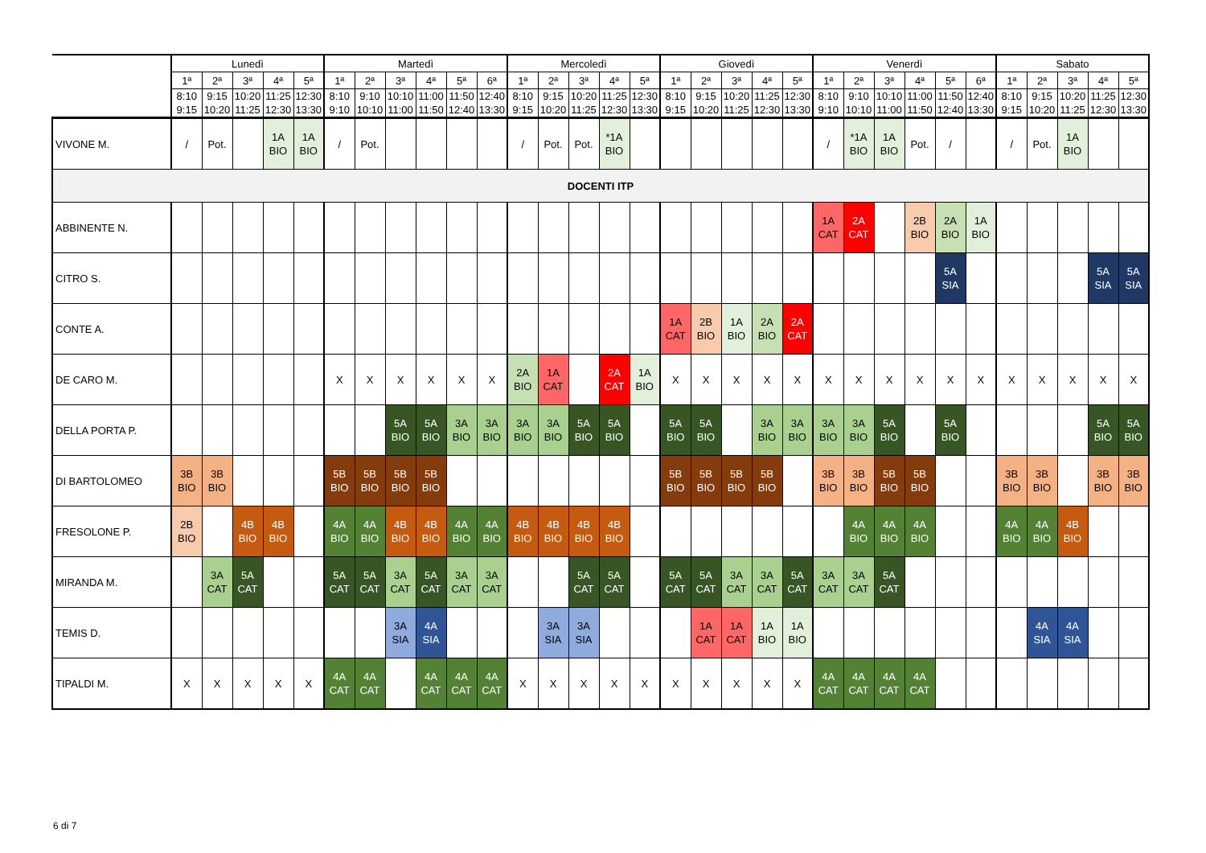| | Lunedì | | | | | Martedì | | | | | | Mercoledì | | | | | Giovedì | | | | | Venerdì | | | | | | Sabato | | | | |
| --- | --- | --- | --- | --- | --- | --- | --- | --- | --- | --- | --- | --- | --- | --- | --- | --- | --- | --- | --- | --- | --- | --- | --- | --- | --- | --- | --- | --- | --- | --- | --- | --- |
| | 1ª | 2ª | 3ª | 4ª | 5ª | 1ª | 2ª | 3ª | 4ª | 5ª | 6ª | 1ª | 2ª | 3ª | 4ª | 5ª | 1ª | 2ª | 3ª | 4ª | 5ª | 1ª | 2ª | 3ª | 4ª | 5ª | 6ª | 1ª | 2ª | 3ª | 4ª | 5ª |
| | 8:10 9:15 | 9:15 10:20 | 10:20 11:25 | 11:25 12:30 | 12:30 13:30 | 8:10 9:10 | 9:10 10:10 | 10:10 11:00 | 11:00 11:50 | 11:50 12:40 | 12:40 13:30 | 8:10 9:15 | 9:15 10:20 | 10:20 11:25 | 11:25 12:30 | 12:30 13:30 | 8:10 9:15 | 9:15 10:20 | 10:20 11:25 | 11:25 12:30 | 12:30 13:30 | 8:10 9:10 | 9:10 10:10 | 10:10 11:00 | 11:00 11:50 | 11:50 12:40 | 12:40 13:30 | 8:10 9:15 | 9:15 10:20 | 10:20 11:25 | 11:25 12:30 | 12:30 13:30 |
| VIVONE M. | / | Pot. | | 1A BIO | 1A BIO | / | Pot. | | | | | / | Pot. | Pot. | *1A BIO | | | | | | | / | *1A BIO | 1A BIO | Pot. | / | | / | Pot. | 1A BIO | | |
| DOCENTI ITP | | | | | | | | | | | | | | | | | | | | | | | | | | | | | | | | |
| ABBINENTE N. | | | | | | | | | | | | | | | | | | | | | | 1A CAT | 2A CAT | | 2B BIO | 2A BIO | 1A BIO | | | | | |
| CITRO S. | | | | | | | | | | | | | | | | | | | | | | | | | | 5A SIA | | | | | 5A SIA | 5A SIA |
| CONTE A. | | | | | | | | | | | | | | | | | 1A CAT | 2B BIO | 1A BIO | 2A BIO | 2A CAT | | | | | | | | | | | |
| DE CARO M. | | | | | | X | X | X | X | X | X | 2A BIO | 1A CAT | | 2A CAT | 1A BIO | X | X | X | X | X | X | X | X | X | X | X | X | X | X | X | X |
| DELLA PORTA P. | | | | | | | | 5A BIO | 5A BIO | 3A BIO | 3A BIO | 3A BIO | 3A BIO | 5A BIO | 5A BIO | | 5A BIO | 5A BIO | | 3A BIO | 3A BIO | 3A BIO | 3A BIO | 5A BIO | | 5A BIO | | | | | 5A BIO | 5A BIO |
| DI BARTOLOMEO | 3B BIO | 3B BIO | | | | 5B BIO | 5B BIO | 5B BIO | 5B BIO | | | | | | | | 5B BIO | 5B BIO | 5B BIO | 5B BIO | | 3B BIO | 3B BIO | 5B BIO | 5B BIO | | | 3B BIO | 3B BIO | | 3B BIO | 3B BIO |
| FRESOLONE P. | 2B BIO | | 4B BIO | 4B BIO | | 4A BIO | 4A BIO | 4B BIO | 4B BIO | 4A BIO | 4A BIO | 4B BIO | 4B BIO | 4B BIO | 4B BIO | | | | | | | | 4A BIO | 4A BIO | 4A BIO | | | 4A BIO | 4A BIO | 4B BIO | | |
| MIRANDA M. | | 3A CAT | 5A CAT | | | 5A CAT | 5A CAT | 3A CAT | 5A CAT | 3A CAT | 3A CAT | | | 5A CAT | 5A CAT | | 5A CAT | 5A CAT | 3A CAT | 3A CAT | 5A CAT | 3A CAT | 3A CAT | 5A CAT | | | | | | | | |
| TEMIS D. | | | | | | | | 3A SIA | 4A SIA | | | | 3A SIA | 3A SIA | | | | 1A CAT | 1A CAT | 1A BIO | 1A BIO | | | | | | | | 4A SIA | 4A SIA | | |
| TIPALDI M. | X | X | X | X | X | 4A CAT | 4A CAT | | 4A CAT | 4A CAT | 4A CAT | X | X | X | X | X | X | X | X | X | X | 4A CAT | 4A CAT | 4A CAT | 4A CAT | | | | | | | |
6 di 7